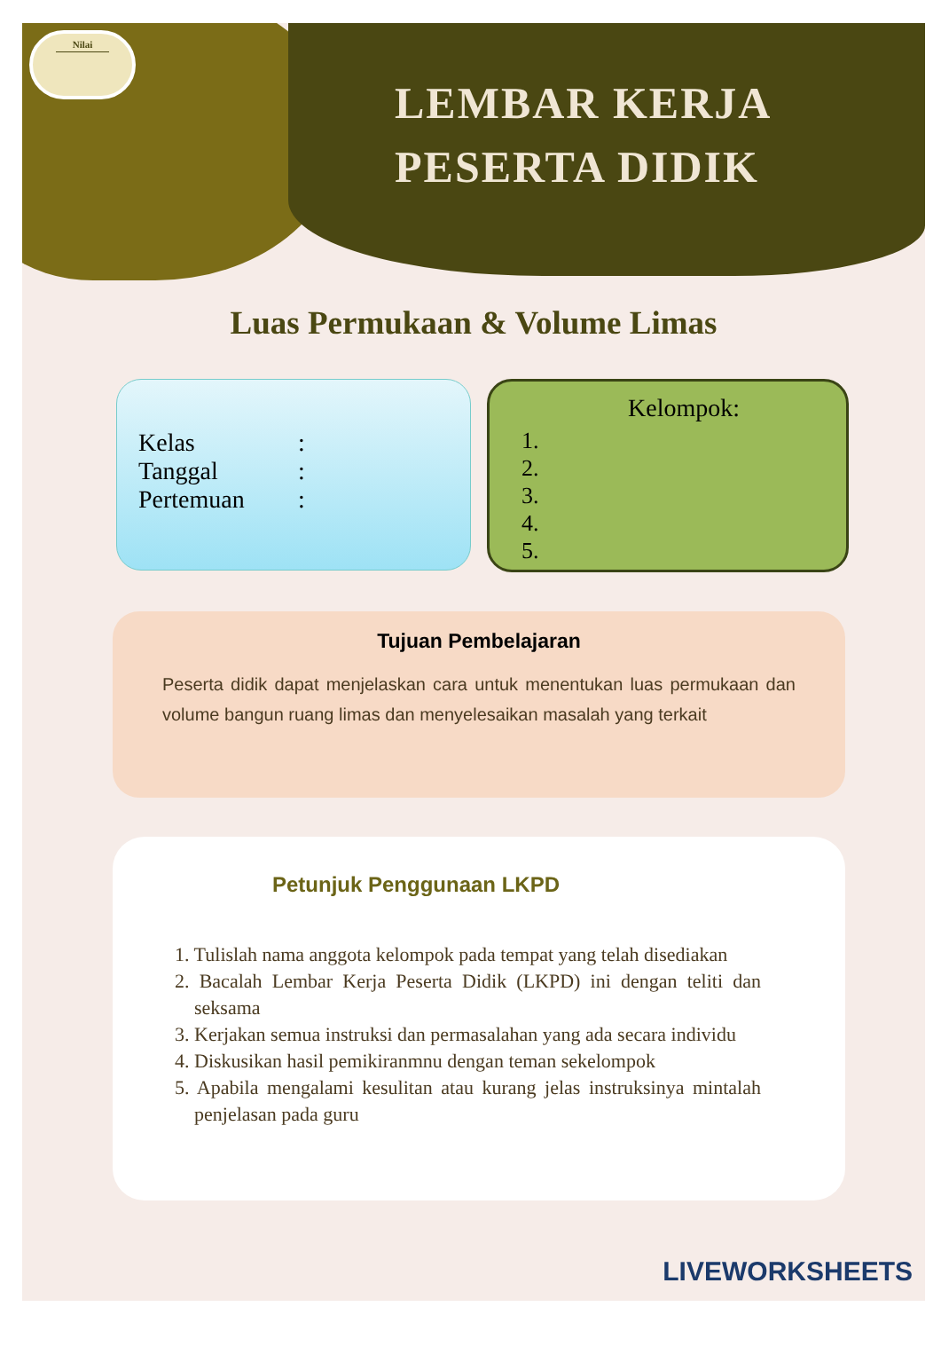Nilai
LEMBAR KERJA
PESERTA DIDIK
Luas Permukaan & Volume Limas
Kelas:
Tanggal:
Pertemuan:
Kelompok:
1.
2.
3.
4.
5.
Tujuan Pembelajaran
Peserta didik dapat menjelaskan cara untuk menentukan luas permukaan dan volume bangun ruang limas dan menyelesaikan masalah yang terkait
Petunjuk Penggunaan LKPD
1. Tulislah nama anggota kelompok pada tempat yang telah disediakan
2. Bacalah Lembar Kerja Peserta Didik (LKPD) ini dengan teliti dan seksama
3. Kerjakan semua instruksi dan permasalahan yang ada secara individu
4. Diskusikan hasil pemikiranmnu dengan teman sekelompok
5. Apabila mengalami kesulitan atau kurang jelas instruksinya mintalah penjelasan pada guru
LIVEWORKSHEETS